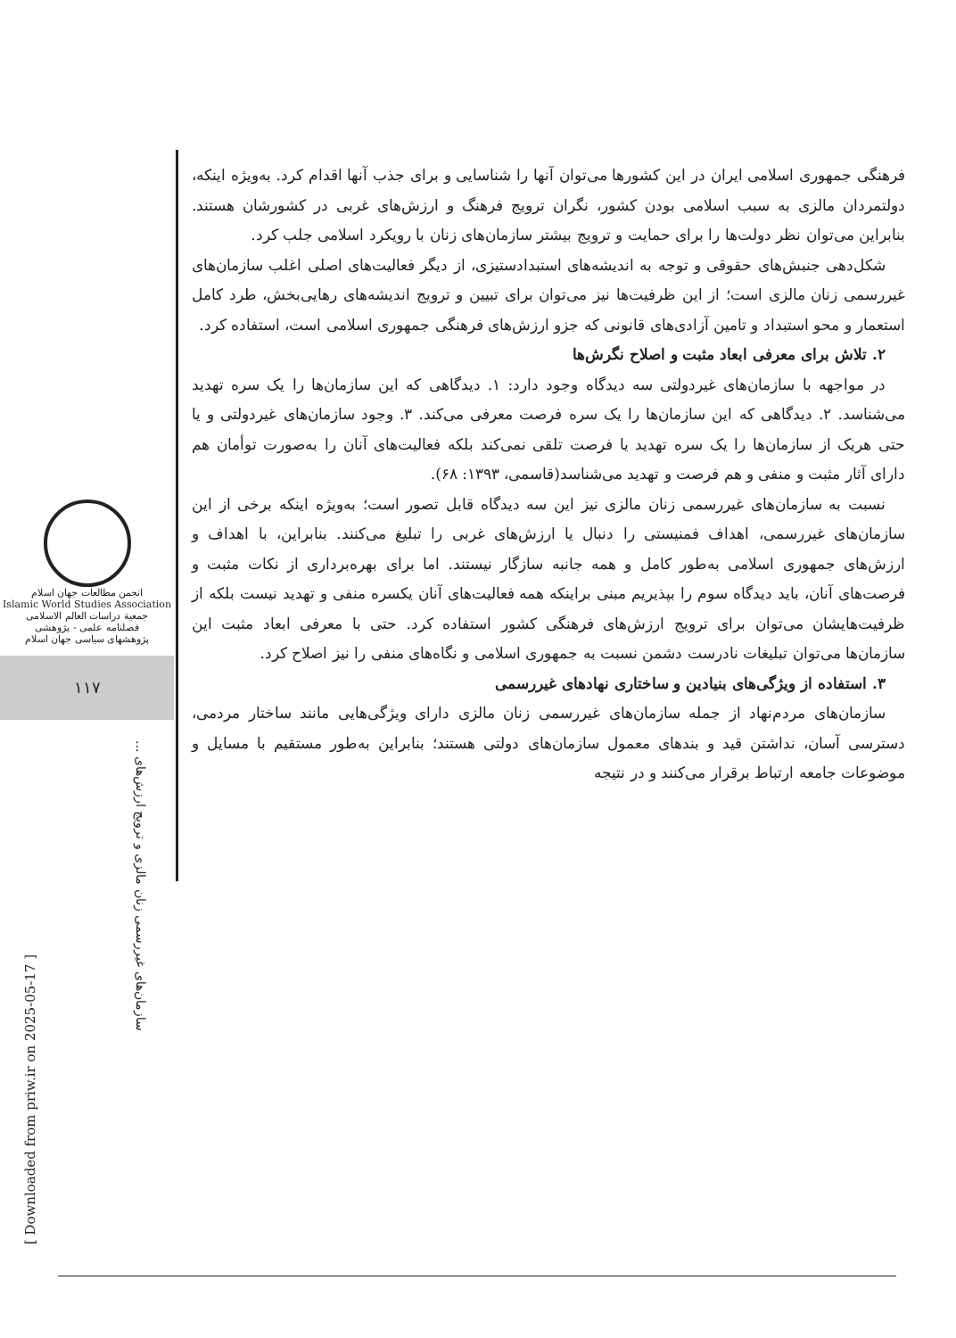انجمن مطالعات جهان اسلام
Islamic World Studies Association
جمعية دراسات العالم الاسلامی
فصلنامه علمی - پژوهشی
پژوهشهای سیاسی جهان اسلام
۱۱۷
سازمان‌های غیررسمی زنان مالزی و ترویج ارزش‌های ...
[ Downloaded from priw.ir on 2025-05-17 ]
فرهنگی جمهوری اسلامی ایران در این کشورها می‌توان آنها را شناسایی و برای جذب آنها اقدام کرد. به‌ویژه اینکه، دولتمردان مالزی به سبب اسلامی بودن کشور، نگران ترویج فرهنگ و ارزش‌های غربی در کشورشان هستند. بنابراین می‌توان نظر دولت‌ها را برای حمایت و ترویج بیشتر سازمان‌های زنان با رویکرد اسلامی جلب کرد.
شکل‌دهی جنبش‌های حقوقی و توجه به اندیشه‌های استبدادستیزی، از دیگر فعالیت‌های اصلی اغلب سازمان‌های غیررسمی زنان مالزی است؛ از این ظرفیت‌ها نیز می‌توان برای تبیین و ترویج اندیشه‌های رهایی‌بخش، طرد کامل استعمار و محو استبداد و تامین آزادی‌های قانونی که جزو ارزش‌های فرهنگی جمهوری اسلامی است، استفاده کرد.
۲. تلاش برای معرفی ابعاد مثبت و اصلاح نگرش‌ها
در مواجهه با سازمان‌های غیردولتی سه دیدگاه وجود دارد: ۱. دیدگاهی که این سازمان‌ها را یک سره تهدید می‌شناسد. ۲. دیدگاهی که این سازمان‌ها را یک سره فرصت معرفی می‌کند. ۳. وجود سازمان‌های غیردولتی و یا حتی هریک از سازمان‌ها را یک سره تهدید یا فرصت تلقی نمی‌کند بلکه فعالیت‌های آنان را به‌صورت توأمان هم دارای آثار مثبت و منفی و هم فرصت و تهدید می‌شناسد(قاسمی، ۱۳۹۳: ۶۸).
نسبت به سازمان‌های غیررسمی زنان مالزی نیز این سه دیدگاه قابل تصور است؛ به‌ویژه اینکه برخی از این سازمان‌های غیررسمی، اهداف فمنیستی را دنبال یا ارزش‌های غربی را تبلیغ می‌کنند. بنابراین، با اهداف و ارزش‌های جمهوری اسلامی به‌طور کامل و همه جانبه سازگار نیستند. اما برای بهره‌برداری از نکات مثبت و فرصت‌های آنان، باید دیدگاه سوم را بپذیریم مبنی براینکه همه فعالیت‌های آنان یکسره منفی و تهدید نیست بلکه از ظرفیت‌هایشان می‌توان برای ترویج ارزش‌های فرهنگی کشور استفاده کرد. حتی با معرفی ابعاد مثبت این سازمان‌ها می‌توان تبلیغات نادرست دشمن نسبت به جمهوری اسلامی و نگاه‌های منفی را نیز اصلاح کرد.
۳. استفاده از ویژگی‌های بنیادین و ساختاری نهادهای غیررسمی
سازمان‌های مردم‌نهاد از جمله سازمان‌های غیررسمی زنان مالزی دارای ویژگی‌هایی مانند ساختار مردمی، دسترسی آسان، نداشتن قید و بندهای معمول سازمان‌های دولتی هستند؛ بنابراین به‌طور مستقیم با مسایل و موضوعات جامعه ارتباط برقرار می‌کنند و در نتیجه